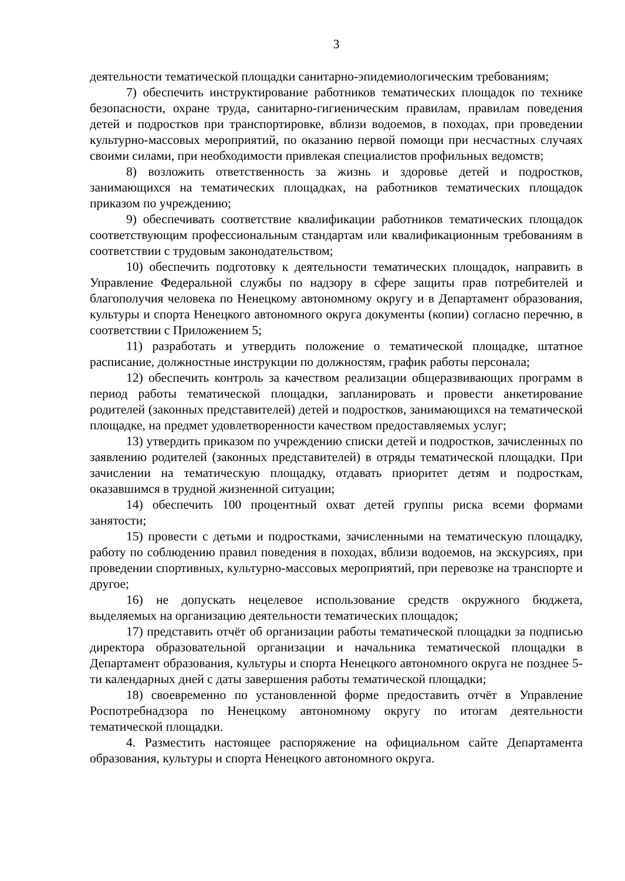3
деятельности тематической площадки санитарно-эпидемиологическим требованиям;
7) обеспечить инструктирование работников тематических площадок по технике безопасности, охране труда, санитарно-гигиеническим правилам, правилам поведения детей и подростков при транспортировке, вблизи водоемов, в походах, при проведении культурно-массовых мероприятий, по оказанию первой помощи при несчастных случаях своими силами, при необходимости привлекая специалистов профильных ведомств;
8) возложить ответственность за жизнь и здоровье детей и подростков, занимающихся на тематических площадках, на работников тематических площадок приказом по учреждению;
9) обеспечивать соответствие квалификации работников тематических площадок соответствующим профессиональным стандартам или квалификационным требованиям в соответствии с трудовым законодательством;
10) обеспечить подготовку к деятельности тематических площадок, направить в Управление Федеральной службы по надзору в сфере защиты прав потребителей и благополучия человека по Ненецкому автономному округу и в Департамент образования, культуры и спорта Ненецкого автономного округа документы (копии) согласно перечню, в соответствии с Приложением 5;
11) разработать и утвердить положение о тематической площадке, штатное расписание, должностные инструкции по должностям, график работы персонала;
12) обеспечить контроль за качеством реализации общеразвивающих программ в период работы тематической площадки, запланировать и провести анкетирование родителей (законных представителей) детей и подростков, занимающихся на тематической площадке, на предмет удовлетворенности качеством предоставляемых услуг;
13) утвердить приказом по учреждению списки детей и подростков, зачисленных по заявлению родителей (законных представителей) в отряды тематической площадки. При зачислении на тематическую площадку, отдавать приоритет детям и подросткам, оказавшимся в трудной жизненной ситуации;
14) обеспечить 100 процентный охват детей группы риска всеми формами занятости;
15) провести с детьми и подростками, зачисленными на тематическую площадку, работу по соблюдению правил поведения в походах, вблизи водоемов, на экскурсиях, при проведении спортивных, культурно-массовых мероприятий, при перевозке на транспорте и другое;
16) не допускать нецелевое использование средств окружного бюджета, выделяемых на организацию деятельности тематических площадок;
17) представить отчёт об организации работы тематической площадки за подписью директора образовательной организации и начальника тематической площадки в Департамент образования, культуры и спорта Ненецкого автономного округа не позднее 5-ти календарных дней с даты завершения работы тематической площадки;
18) своевременно по установленной форме предоставить отчёт в Управление Роспотребнадзора по Ненецкому автономному округу по итогам деятельности тематической площадки.
4. Разместить настоящее распоряжение на официальном сайте Департамента образования, культуры и спорта Ненецкого автономного округа.